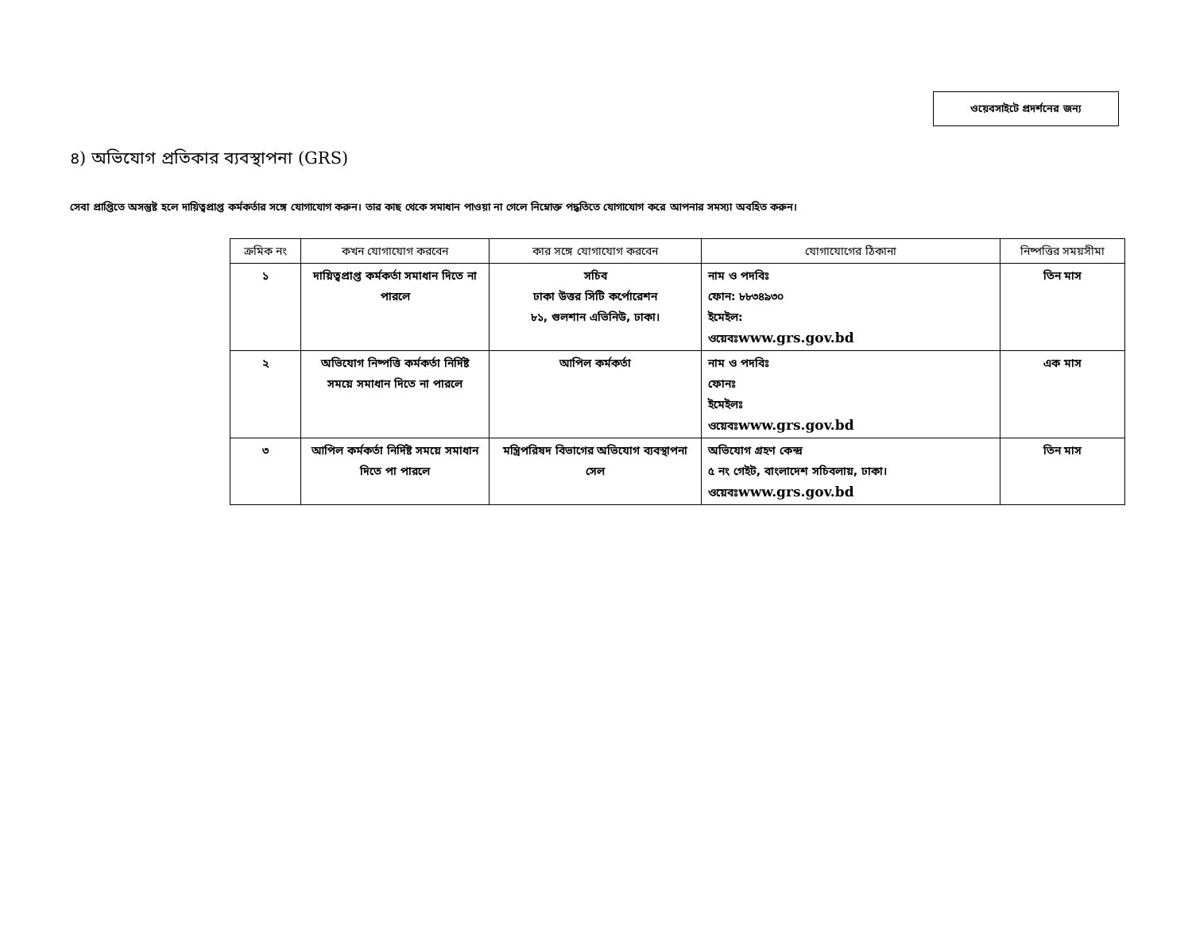ওয়েবসাইটে প্রদর্শনের জন্য
৪) অভিযোগ প্রতিকার ব্যবস্থাপনা (GRS)
সেবা প্রাপ্তিতে অসন্তুষ্ট হলে দায়িত্বপ্রাপ্ত কর্মকর্তার সঙ্গে যোগাযোগ করুন। তার কাছ থেকে সমাধান পাওয়া না গেলে নিম্নোক্ত পদ্ধতিতে যোগাযোগ করে আপনার সমস্যা অবহিত করুন।
| ক্রমিক নং | কখন যোগাযোগ করবেন | কার সঙ্গে যোগাযোগ করবেন | যোগাযোগের ঠিকানা | নিষ্পত্তির সময়সীমা |
| --- | --- | --- | --- | --- |
| ১ | দায়িত্বপ্রাপ্ত কর্মকর্তা সমাধান দিতে না পারলে | সচিব ঢাকা উত্তর সিটি কর্পোরেশন ৮১, গুলশান এভিনিউ, ঢাকা। | নাম ও পদবিঃ ফোন: ৮৮৩৪৯৩০ ইমেইল: ওয়েবঃ www.grs.gov.bd | তিন মাস |
| ২ | অভিযোগ নিষ্পত্তি কর্মকর্তা নির্দিষ্ট সময়ে সমাধান দিতে না পারলে | আপিল কর্মকর্তা | নাম ও পদবিঃ ফোনঃ ইমেইলঃ ওয়েবঃ www.grs.gov.bd | এক মাস |
| ৩ | আপিল কর্মকর্তা নির্দিষ্ট সময়ে সমাধান দিতে পা পারলে | মন্ত্রিপরিষদ বিভাগের অভিযোগ ব্যবস্থাপনা সেল | অভিযোগ গ্রহণ কেন্দ্র ৫ নং গেইট, বাংলাদেশ সচিবলায়, ঢাকা। ওয়েবঃ www.grs.gov.bd | তিন মাস |